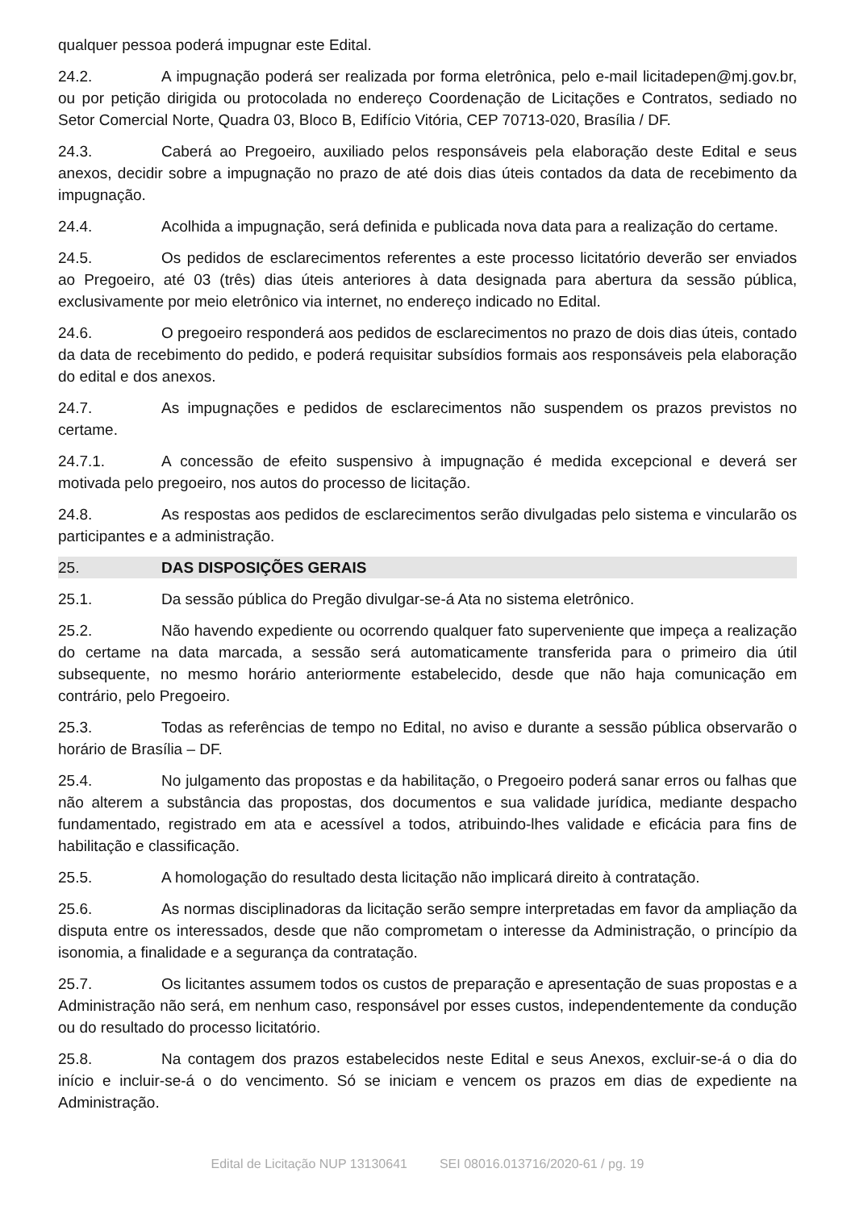qualquer pessoa poderá impugnar este Edital.
24.2. A impugnação poderá ser realizada por forma eletrônica, pelo e-mail licitadepen@mj.gov.br, ou por petição dirigida ou protocolada no endereço Coordenação de Licitações e Contratos, sediado no Setor Comercial Norte, Quadra 03, Bloco B, Edifício Vitória, CEP 70713-020, Brasília / DF.
24.3. Caberá ao Pregoeiro, auxiliado pelos responsáveis pela elaboração deste Edital e seus anexos, decidir sobre a impugnação no prazo de até dois dias úteis contados da data de recebimento da impugnação.
24.4. Acolhida a impugnação, será definida e publicada nova data para a realização do certame.
24.5. Os pedidos de esclarecimentos referentes a este processo licitatório deverão ser enviados ao Pregoeiro, até 03 (três) dias úteis anteriores à data designada para abertura da sessão pública, exclusivamente por meio eletrônico via internet, no endereço indicado no Edital.
24.6. O pregoeiro responderá aos pedidos de esclarecimentos no prazo de dois dias úteis, contado da data de recebimento do pedido, e poderá requisitar subsídios formais aos responsáveis pela elaboração do edital e dos anexos.
24.7. As impugnações e pedidos de esclarecimentos não suspendem os prazos previstos no certame.
24.7.1. A concessão de efeito suspensivo à impugnação é medida excepcional e deverá ser motivada pelo pregoeiro, nos autos do processo de licitação.
24.8. As respostas aos pedidos de esclarecimentos serão divulgadas pelo sistema e vincularão os participantes e a administração.
25. DAS DISPOSIÇÕES GERAIS
25.1. Da sessão pública do Pregão divulgar-se-á Ata no sistema eletrônico.
25.2. Não havendo expediente ou ocorrendo qualquer fato superveniente que impeça a realização do certame na data marcada, a sessão será automaticamente transferida para o primeiro dia útil subsequente, no mesmo horário anteriormente estabelecido, desde que não haja comunicação em contrário, pelo Pregoeiro.
25.3. Todas as referências de tempo no Edital, no aviso e durante a sessão pública observarão o horário de Brasília – DF.
25.4. No julgamento das propostas e da habilitação, o Pregoeiro poderá sanar erros ou falhas que não alterem a substância das propostas, dos documentos e sua validade jurídica, mediante despacho fundamentado, registrado em ata e acessível a todos, atribuindo-lhes validade e eficácia para fins de habilitação e classificação.
25.5. A homologação do resultado desta licitação não implicará direito à contratação.
25.6. As normas disciplinadoras da licitação serão sempre interpretadas em favor da ampliação da disputa entre os interessados, desde que não comprometam o interesse da Administração, o princípio da isonomia, a finalidade e a segurança da contratação.
25.7. Os licitantes assumem todos os custos de preparação e apresentação de suas propostas e a Administração não será, em nenhum caso, responsável por esses custos, independentemente da condução ou do resultado do processo licitatório.
25.8. Na contagem dos prazos estabelecidos neste Edital e seus Anexos, excluir-se-á o dia do início e incluir-se-á o do vencimento. Só se iniciam e vencem os prazos em dias de expediente na Administração.
Edital de Licitação NUP 13130641 SEI 08016.013716/2020-61 / pg. 19